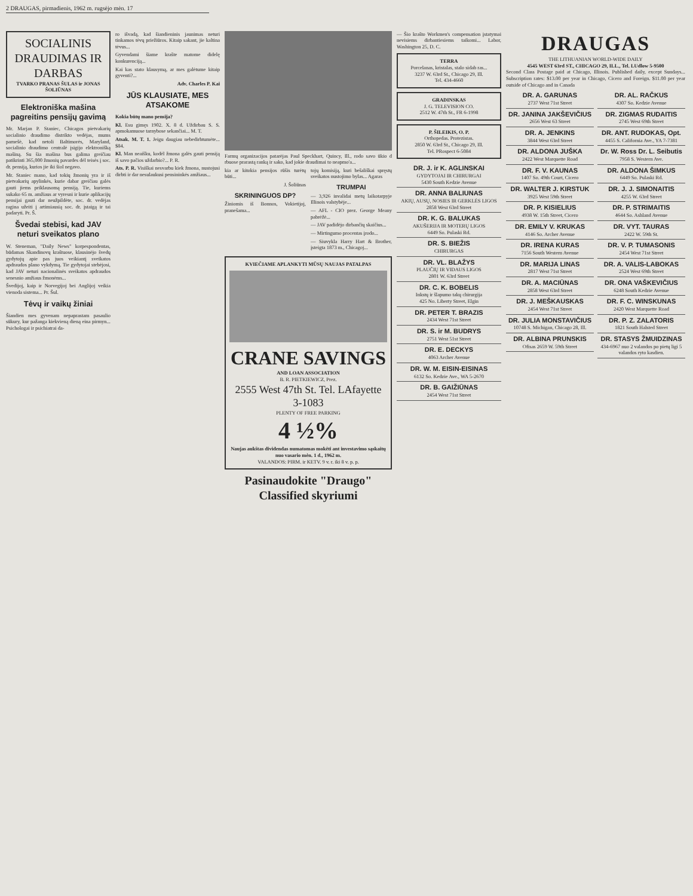2 DRAUGAS, pirmadienis, 1962 m. rugsėjo mėn. 17
SOCIALINIS DRAUDIMAS IR DARBAS
TVARKO PRANAS ŠULAS ir JONAS ŠOLIŪNAS
Elektroniška mašina pagreitins pensijų gavimą
Mr. Marjan P. Staniec, Chicagos pietvakarių socialinio draudimo distrikto vedėjas, mums parnešė, kad netoli Baltimorės, Maryland, socialinio draudimo centralė įsigijo elektronišką mašiną. Su šia mašina bus galima greičiau patikrinti 365,000 žmonių pavardes dėl teisės į soc. dr. pensiją, kurios jie iki šiol negavo.
Mr. Staniec mano, kad tokių žmonių yra ir iš pietvakarių apylinkės, kurie dabar greičiau galės gauti jiems priklausomą pensiją. Tie, kuriems sukako 65 m. amžiaus ar vyresni ir kurie aplikacijų pensijai gauti dar neužpildėte, soc. dr. vedėjas ragina užeiti į artimiausią soc. dr. įstaigą ir tai padaryti. Pr. Š.
Švedai stebisi, kad JAV neturi sveikatos plano
W. Steneman, "Daily News" korpespondentas, būdamas Skandinovų kraštuose, klausinėjo švedų gydytojų apie pas juos veikiantį sveikatos apdraudos plano vykdymą. Tie gydytojai stebėjosi, kad JAV neturi nacionalinės sveikatos apdraudos senesnio amžiaus žmonėms...
Švedijoj, kaip ir Norvegijoj bei Anglijoj veikia vienoda sistema... Pr. Šul.
Tėvų ir vaikų žiniai
Šiandien mes gyvenam nepaprastam pasaulio sūkury, kur pažanga kiekvieną dieną eina pirmyn... Psichologai ir psichiatrai da-
ro išvadą, kad šiandieninis jaunimas neturi tinkamos tėvų priežiūros. Kitaip sakant, jie kaltina tėvus...
Gyvendami šiame krašte matome didelę konkurenciją...
Kai kas stato klausymą, ar mes galėtume kitaip gyventi?...
Adv. Charles P. Kai
JŪS KLAUSIATE, MES ATSAKOME
Kokia būtų mano pensija?
Kl. Esu gimęs 1902. X. 8 d. Uždirbau S. S. apmokamuose tarnybose sekančiai... M. T.
Atsak. M. T. 1. Jeigu daugiau nebedirbtumėte... $84.
Kl. Man neaišku, kodėl žmona galės gauti pensiją iš savo pačios uždarbio?... P. R.
Ats. P. R. Visiškai nesvarbu kiek žmona, nustojusi dirbti ir dar nesulaukusi pensininkės amžiaus...
Farmų organizacijos patarėjas Paul Speckhart, Quincy, Ill., rodo savo ūkio d rbuose prarastą ranką ir sako, kad jokie draudimai to neapmo'a...
kia ar kitokia pensijos rūšis turėtų būti...
J. Šoliūnas
SKRININGUOS DP?
Žiniomis iš Bonnos, Vokietijoj, pranešama...
tojų komisiją, kuri bešališkai spręstų sveikatos nustojimo bylas... Agaras
TRUMPAI
— 3,926 invalidai metų laikotarpyje Illinois valstybėje...
— AFL - CIO prez. George Meany pabrėžė...
— JAV padidėjo dirbančių skaičius...
— Mirtingumo procentas įrodo...
— Siuvykla Harry Hart & Brother, įsteigta 1873 m., Chicagoj...
KVIEČIAME APLANKYTI MŪSŲ NAUJAS PATALPAS
CRANE SAVINGS
AND LOAN ASSOCIATION
B. R. PIETKIEWICZ, Prez.
2555 West 47th St. Tel. LAfayette 3-1083
PLENTY OF FREE PARKING
4 ½%
Naujas aukštas dividendas numatomas mokėti ant investavimo sąskaitų nuo vasario mėn. 1 d., 1962 m.
VALANDOS: PIRM. ir KETV. 9 v. r. iki 8 v. p. p.
Pasinaudokite "Draugo" Classified skyriumi
— Šio krašto Workmen's compensation įstatymai nevisiems dirbantiesiems taikomi... Labor, Washington 25, D. C.
TERRA
Porcelanas, kristalas, stalo sidab ras...
3237 W. 63rd St., Chicago 29, Ill.
Tel. 434-4660
GRADINSKAS
J. G. TELEVISION CO.
2512 W. 47th St., FR 6-1998
P. ŠILEIKIS, O. P.
Orthopedas. Protezistas.
2850 W. 63rd St., Chicago 29, Ill.
Tel. PRospect 6-5084
DR. J. ir K. AGLINSKAI
GYDYTOJAI IR CHIRURGAI
5430 South Kedzie Avenue
DR. ANNA BALIUNAS
AKIŲ, AUSŲ, NOSIES IR GERKLĖS LIGOS
2858 West 63rd Street
DR. K. G. BALUKAS
AKUŠERIJA IR MOTERŲ LIGOS
6449 So. Pulaski Rd.
DR. S. BIEŽIS
CHIRURGAS
DR. VL. BLAŽYS
PLAUČIŲ IR VIDAUS LIGOS
2801 W. 63rd Street
DR. C. K. BOBELIS
Inkstų ir šlapumo takų chirurgija
425 No. Liberty Street, Elgin
DR. PETER T. BRAZIS
2434 West 71st Street
DR. S. ir M. BUDRYS
2751 West 51st Street
DR. E. DECKYS
4063 Archer Avenue
DR. W. M. EISIN-EISINAS
6132 So. Kedzie Ave., WA 5-2670
DR. B. GAIŽIŪNAS
2454 West 71st Street
DRAUGAS
THE LITHUANIAN WORLD-WIDE DAILY
4545 WEST 63rd ST., CHICAGO 29, ILL., Tel. LUdlow 5-9500
Second Class Postage paid at Chicago, Illinois. Published daily, except Sundays... Subscription rates: $13.00 per year in Chicago, Cicero and Foreign. $11.00 per year outside of Chicago and in Canada
DR. A. GARUNAS
2737 West 71st Street
DR. JANINA JAKŠEVIČIUS
2656 West 63 Street
DR. A. JENKINS
3844 West 63rd Street
DR. ALDONA JUŠKA
2422 West Marquette Road
DR. F. V. KAUNAS
1407 So. 49th Court, Cicero
DR. WALTER J. KIRSTUK
3925 West 59th Street
DR. P. KISIELIUS
4938 W. 15th Street, Cicero
DR. EMILY V. KRUKAS
4146 So. Archer Avenue
DR. IRENA KURAS
7156 South Western Avenue
DR. MARIJA LINAS
2817 West 71st Street
DR. A. MACIŪNAS
2858 West 63rd Street
DR. J. MEŠKAUSKAS
2454 West 71st Street
DR. JULIA MONSTAVIČIUS
10748 S. Michigan, Chicago 28, Ill.
DR. ALBINA PRUNSKIS
Ofisas 2659 W. 59th Street
DR. AL. RAČKUS
4307 So. Kedzie Avenue
DR. ZIGMAS RUDAITIS
2745 West 69th Street
DR. ANT. RUDOKAS, Opt.
4455 S. California Ave., YA 7-7381
Dr. W. Ross Dr. L. Seibutis
7958 S. Western Ave.
DR. ALDONA ŠIMKUS
6449 So. Pulaski Rd.
DR. J. J. SIMONAITIS
4255 W. 63rd Street
DR. P. STRIMAITIS
4644 So. Ashland Avenue
DR. VYT. TAURAS
2422 W. 59th St.
DR. V. P. TUMASONIS
2454 West 71st Street
DR. A. VALIS-LABOKAS
2524 West 69th Street
DR. ONA VAŠKEVIČIUS
6248 South Kedzie Avenue
DR. F. C. WINSKUNAS
2420 West Marquette Road
DR. P. Z. ZALATORIS
1821 South Halsted Street
DR. STASYS ŽMUIDZINAS
434-6967 nuo 2 valandos po pietų ligi 5 valandos ryto kasdien.